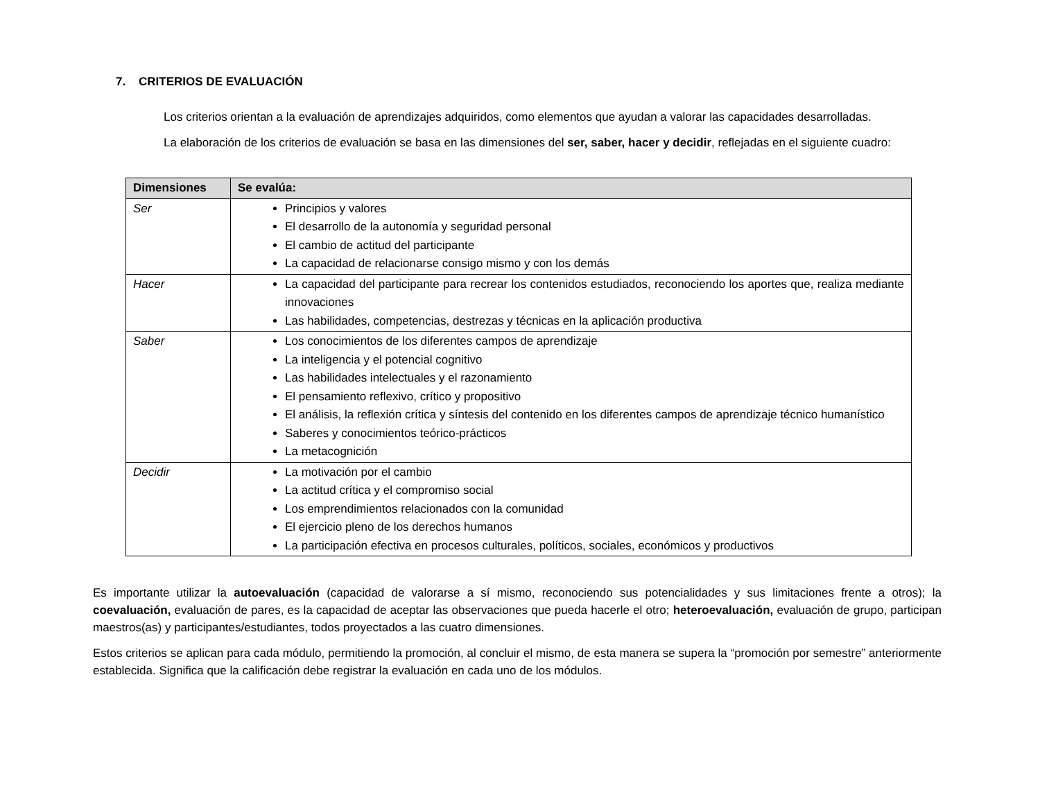7. CRITERIOS DE EVALUACIÓN
Los criterios orientan a la evaluación de aprendizajes adquiridos, como elementos que ayudan a valorar las capacidades desarrolladas.
La elaboración de los criterios de evaluación se basa en las dimensiones del ser, saber, hacer y decidir, reflejadas en el siguiente cuadro:
| Dimensiones | Se evalúa: |
| --- | --- |
| Ser | Principios y valores El desarrollo de la autonomía y seguridad personal El cambio de actitud del participante La capacidad de relacionarse consigo mismo y con los demás |
| Hacer | La capacidad del participante para recrear los contenidos estudiados, reconociendo los aportes que, realiza mediante innovaciones Las habilidades, competencias, destrezas y técnicas en la aplicación productiva |
| Saber | Los conocimientos de los diferentes campos de aprendizaje La inteligencia y el potencial cognitivo Las habilidades intelectuales y el razonamiento El pensamiento reflexivo, crítico y propositivo El análisis, la reflexión crítica y síntesis del contenido en los diferentes campos de aprendizaje técnico humanístico Saberes y conocimientos teórico-prácticos La metacognición |
| Decidir | La motivación por el cambio La actitud crítica y el compromiso social Los emprendimientos relacionados con la comunidad El ejercicio pleno de los derechos humanos La participación efectiva en procesos culturales, políticos, sociales, económicos y productivos |
Es importante utilizar la autoevaluación (capacidad de valorarse a sí mismo, reconociendo sus potencialidades y sus limitaciones frente a otros); la coevaluación, evaluación de pares, es la capacidad de aceptar las observaciones que pueda hacerle el otro; heteroevaluación, evaluación de grupo, participan maestros(as) y participantes/estudiantes, todos proyectados a las cuatro dimensiones.
Estos criterios se aplican para cada módulo, permitiendo la promoción, al concluir el mismo, de esta manera se supera la “promoción por semestre” anteriormente establecida. Significa que la calificación debe registrar la evaluación en cada uno de los módulos.